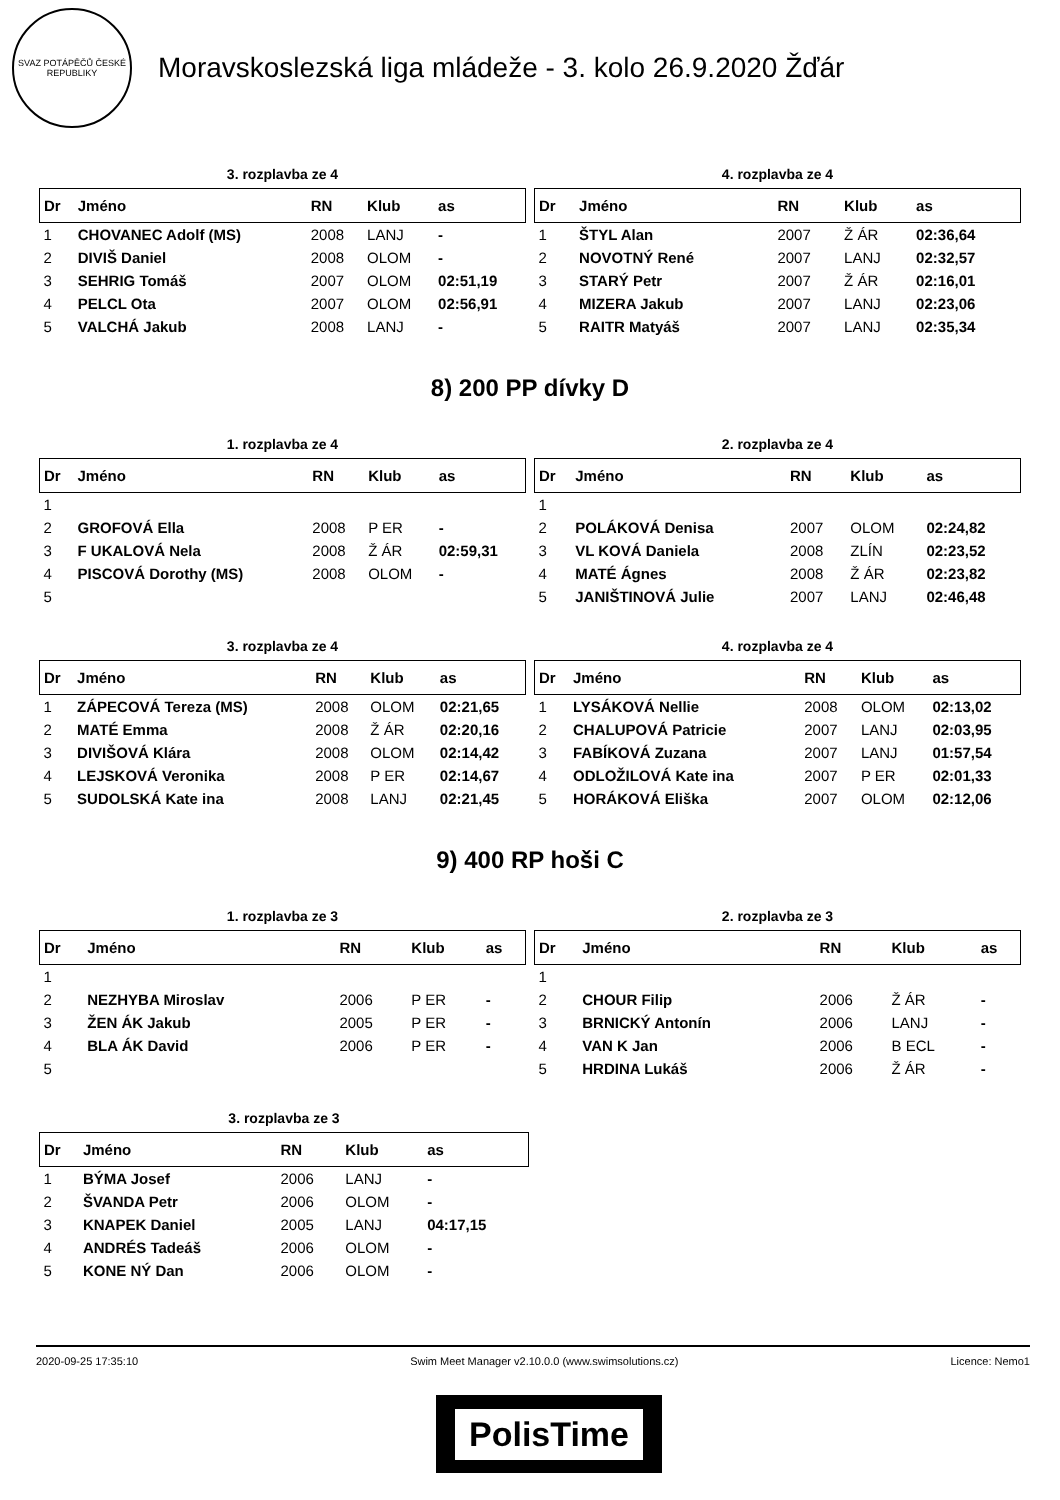SVAZ POTÁPĚČŮ ČESKÉ REPUBLIKY
Moravskoslezská liga mládeže - 3. kolo 26.9.2020 Žďár
3. rozplavba ze 4
| Dr | Jméno | RN | Klub | as |
| --- | --- | --- | --- | --- |
| 1 | CHOVANEC Adolf (MS) | 2008 | LANJ | - |
| 2 | DIVIŠ Daniel | 2008 | OLOM | - |
| 3 | SEHRIG Tomáš | 2007 | OLOM | 02:51,19 |
| 4 | PELCL Ota | 2007 | OLOM | 02:56,91 |
| 5 | VALCHÁ Jakub | 2008 | LANJ | - |
4. rozplavba ze 4
| Dr | Jméno | RN | Klub | as |
| --- | --- | --- | --- | --- |
| 1 | ŠTYL Alan | 2007 | Ž ÁR | 02:36,64 |
| 2 | NOVOTNÝ René | 2007 | LANJ | 02:32,57 |
| 3 | STARÝ Petr | 2007 | Ž ÁR | 02:16,01 |
| 4 | MIZERA Jakub | 2007 | LANJ | 02:23,06 |
| 5 | RAITR Matyáš | 2007 | LANJ | 02:35,34 |
8) 200 PP dívky D
1. rozplavba ze 4
| Dr | Jméno | RN | Klub | as |
| --- | --- | --- | --- | --- |
| 1 | | | | |
| 2 | GROFOVÁ Ella | 2008 | P ER | - |
| 3 | F UKALOVÁ Nela | 2008 | Ž ÁR | 02:59,31 |
| 4 | PISCOVÁ Dorothy (MS) | 2008 | OLOM | - |
| 5 | | | | |
2. rozplavba ze 4
| Dr | Jméno | RN | Klub | as |
| --- | --- | --- | --- | --- |
| 1 | | | | |
| 2 | POLÁKOVÁ Denisa | 2007 | OLOM | 02:24,82 |
| 3 | VL KOVÁ Daniela | 2008 | ZLÍN | 02:23,52 |
| 4 | MATÉ Ágnes | 2008 | Ž ÁR | 02:23,82 |
| 5 | JANIŠTINOVÁ Julie | 2007 | LANJ | 02:46,48 |
3. rozplavba ze 4
| Dr | Jméno | RN | Klub | as |
| --- | --- | --- | --- | --- |
| 1 | ZÁPECOVÁ Tereza (MS) | 2008 | OLOM | 02:21,65 |
| 2 | MATÉ Emma | 2008 | Ž ÁR | 02:20,16 |
| 3 | DIVIŠOVÁ Klára | 2008 | OLOM | 02:14,42 |
| 4 | LEJSKOVÁ Veronika | 2008 | P ER | 02:14,67 |
| 5 | SUDOLSKÁ Kate ina | 2008 | LANJ | 02:21,45 |
4. rozplavba ze 4
| Dr | Jméno | RN | Klub | as |
| --- | --- | --- | --- | --- |
| 1 | LYSÁKOVÁ Nellie | 2008 | OLOM | 02:13,02 |
| 2 | CHALUPOVÁ Patricie | 2007 | LANJ | 02:03,95 |
| 3 | FABÍKOVÁ Zuzana | 2007 | LANJ | 01:57,54 |
| 4 | ODLOŽILOVÁ Kate ina | 2007 | P ER | 02:01,33 |
| 5 | HORÁKOVÁ Eliška | 2007 | OLOM | 02:12,06 |
9) 400 RP hoši C
1. rozplavba ze 3
| Dr | Jméno | RN | Klub | as |
| --- | --- | --- | --- | --- |
| 1 | | | | |
| 2 | NEZHYBA Miroslav | 2006 | P ER | - |
| 3 | ŽEN ÁK Jakub | 2005 | P ER | - |
| 4 | BLA ÁK David | 2006 | P ER | - |
| 5 | | | | |
2. rozplavba ze 3
| Dr | Jméno | RN | Klub | as |
| --- | --- | --- | --- | --- |
| 1 | | | | |
| 2 | CHOUR Filip | 2006 | Ž ÁR | - |
| 3 | BRNICKÝ Antonín | 2006 | LANJ | - |
| 4 | VAN K Jan | 2006 | B ECL | - |
| 5 | HRDINA Lukáš | 2006 | Ž ÁR | - |
3. rozplavba ze 3
| Dr | Jméno | RN | Klub | as |
| --- | --- | --- | --- | --- |
| 1 | BÝMA Josef | 2006 | LANJ | - |
| 2 | ŠVANDA Petr | 2006 | OLOM | - |
| 3 | KNAPEK Daniel | 2005 | LANJ | 04:17,15 |
| 4 | ANDRÉS Tadeáš | 2006 | OLOM | - |
| 5 | KONE NÝ Dan | 2006 | OLOM | - |
2020-09-25 17:35:10 Swim Meet Manager v2.10.0.0 (www.swimsolutions.cz) Licence: Nemo1
PolisTime